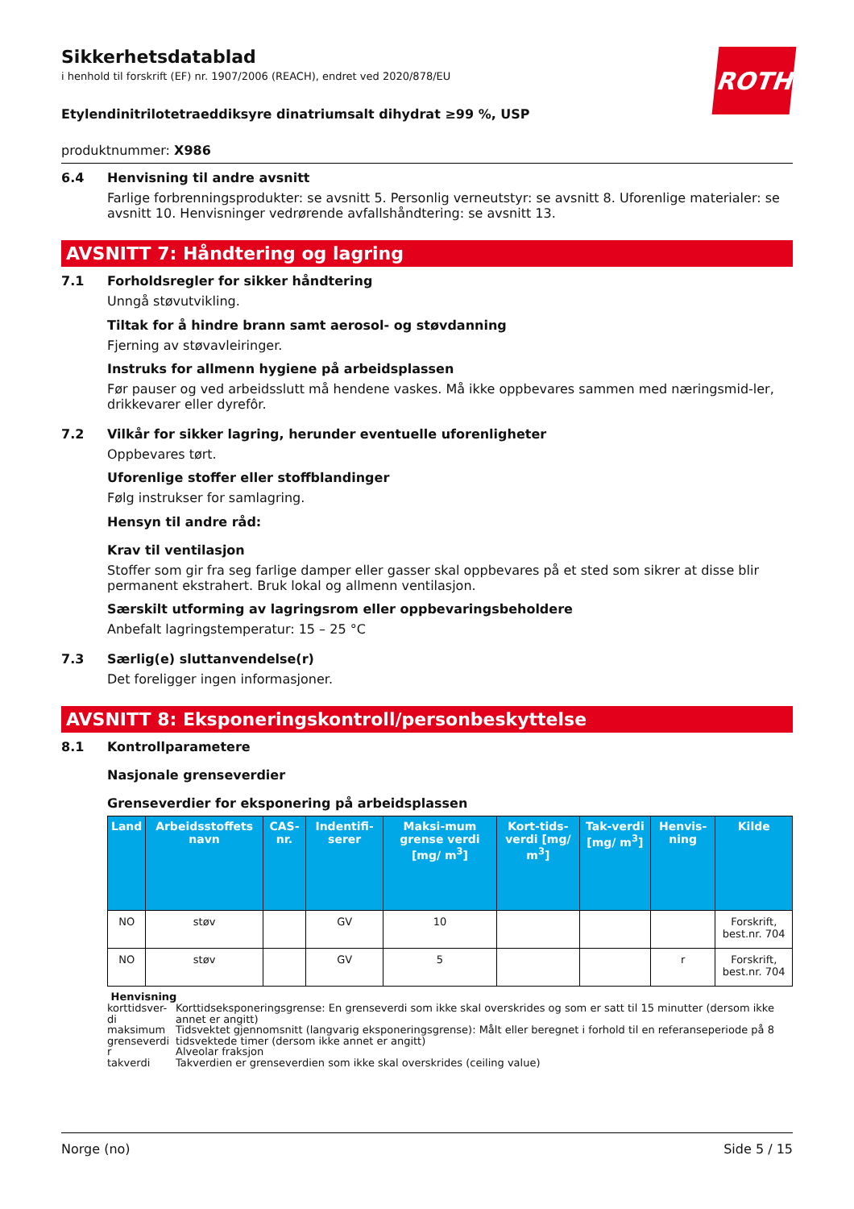ROTH
Sikkerhetsdatablad
i henhold til forskrift (EF) nr. 1907/2006 (REACH), endret ved 2020/878/EU
Etylendinitrilotetraeddiksyre dinatriumsalt dihydrat ≥99 %, USP
produktnummer: X986
6.4 Henvisning til andre avsnitt
Farlige forbrenningsprodukter: se avsnitt 5. Personlig verneutstyr: se avsnitt 8. Uforenlige materialer: se avsnitt 10. Henvisninger vedrørende avfallshåndtering: se avsnitt 13.
AVSNITT 7: Håndtering og lagring
7.1 Forholdsregler for sikker håndtering
Unngå støvutvikling.
Tiltak for å hindre brann samt aerosol- og støvdanning
Fjerning av støvavleiringer.
Instruks for allmenn hygiene på arbeidsplassen
Før pauser og ved arbeidsslutt må hendene vaskes. Må ikke oppbevares sammen med næringsmid-ler, drikkevarer eller dyrefôr.
7.2 Vilkår for sikker lagring, herunder eventuelle uforenligheter
Oppbevares tørt.
Uforenlige stoffer eller stoffblandinger
Følg instrukser for samlagring.
Hensyn til andre råd:
Krav til ventilasjon
Stoffer som gir fra seg farlige damper eller gasser skal oppbevares på et sted som sikrer at disse blir permanent ekstrahert. Bruk lokal og allmenn ventilasjon.
Særskilt utforming av lagringsrom eller oppbevaringsbeholdere
Anbefalt lagringstemperatur: 15 – 25 °C
7.3 Særlig(e) sluttanvendelse(r)
Det foreligger ingen informasjoner.
AVSNITT 8: Eksponeringskontroll/personbeskyttelse
8.1 Kontrollparametere
Nasjonale grenseverdier
Grenseverdier for eksponering på arbeidsplassen
| Land | Arbeidsstoffets navn | CAS-nr. | Indentifi-serer | Maksi-mum grense verdi [mg/ m<sup>3</sup>] | Kort-tids-verdi [mg/ m<sup>3</sup>] | Tak-verdi [mg/ m<sup>3</sup>] | Henvis-ning | Kilde |
| --- | --- | --- | --- | --- | --- | --- | --- | --- |
| NO | støv | | GV | 10 | | | | Forskrift, best.nr. 704 |
| NO | støv | | GV | 5 | | | r | Forskrift, best.nr. 704 |
Henvisning
korttidsver-di Korttidseksponeringsgrense: En grenseverdi som ikke skal overskrides og som er satt til 15 minutter (dersom ikke annet er angitt)
maksimum grenseverdi Tidsvektet gjennomsnitt (langvarig eksponeringsgrense): Målt eller beregnet i forhold til en referanseperiode på 8 tidsvektede timer (dersom ikke annet er angitt)
r Alveolar fraksjon
takverdi Takverdien er grenseverdien som ikke skal overskrides (ceiling value)
Norge (no) Side 5 / 15